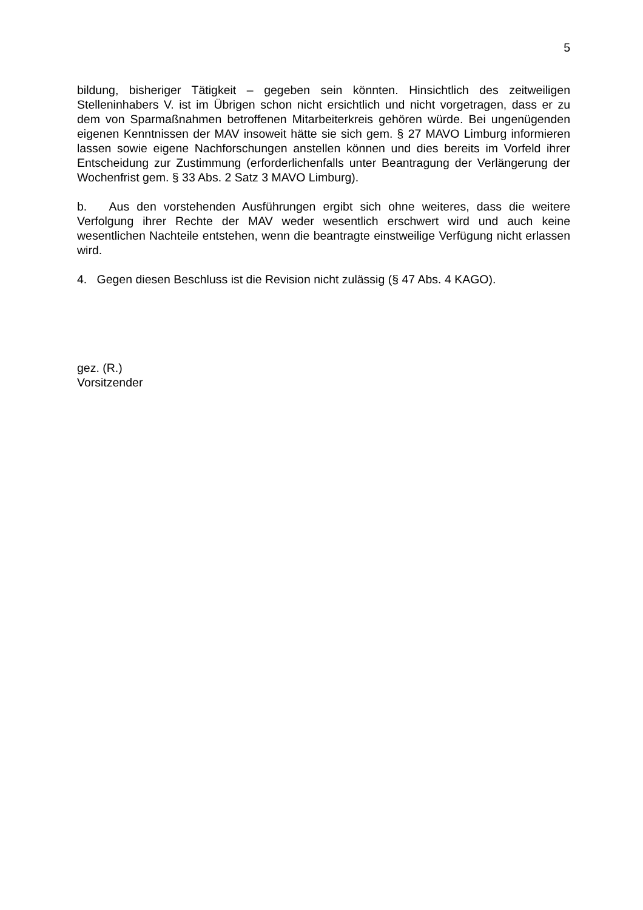5
bildung, bisheriger Tätigkeit – gegeben sein könnten. Hinsichtlich des zeitweiligen Stelleninhabers V. ist im Übrigen schon nicht ersichtlich und nicht vorgetragen, dass er zu dem von Sparmaßnahmen betroffenen Mitarbeiterkreis gehören würde. Bei ungenügenden eigenen Kenntnissen der MAV insoweit hätte sie sich gem. § 27 MAVO Limburg informieren lassen sowie eigene Nachforschungen anstellen können und dies bereits im Vorfeld ihrer Entscheidung zur Zustimmung (erforderlichenfalls unter Beantragung der Verlängerung der Wochenfrist gem. § 33 Abs. 2 Satz 3 MAVO Limburg).
b. Aus den vorstehenden Ausführungen ergibt sich ohne weiteres, dass die weitere Verfolgung ihrer Rechte der MAV weder wesentlich erschwert wird und auch keine wesentlichen Nachteile entstehen, wenn die beantragte einstweilige Verfügung nicht erlassen wird.
4. Gegen diesen Beschluss ist die Revision nicht zulässig (§ 47 Abs. 4 KAGO).
gez. (R.)
Vorsitzender